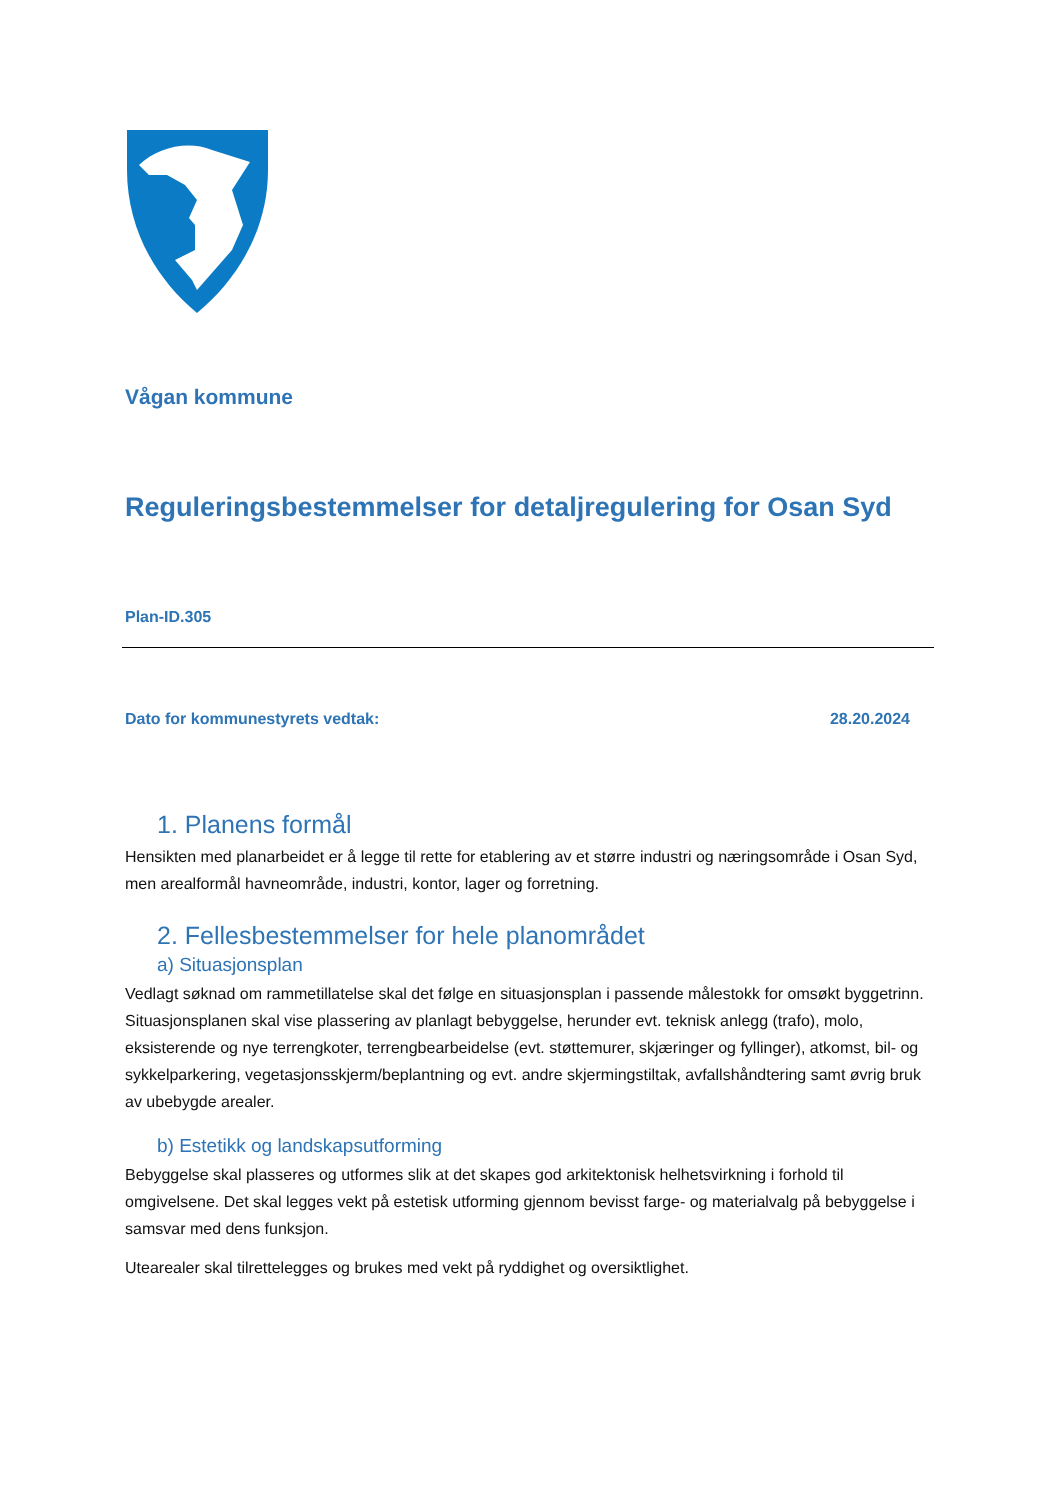Vågan kommune
Reguleringsbestemmelser for detaljregulering for Osan Syd
Plan-ID.305
Dato for kommunestyrets vedtak: 28.20.2024
1. Planens formål
Hensikten med planarbeidet er å legge til rette for etablering av et større industri og næringsområde i Osan Syd, men arealformål havneområde, industri, kontor, lager og forretning.
2. Fellesbestemmelser for hele planområdet
a) Situasjonsplan
Vedlagt søknad om rammetillatelse skal det følge en situasjonsplan i passende målestokk for omsøkt byggetrinn. Situasjonsplanen skal vise plassering av planlagt bebyggelse, herunder evt. teknisk anlegg (trafo), molo, eksisterende og nye terrengkoter, terrengbearbeidelse (evt. støttemurer, skjæringer og fyllinger), atkomst, bil- og sykkelparkering, vegetasjonsskjerm/beplantning og evt. andre skjermingstiltak, avfallshåndtering samt øvrig bruk av ubebygde arealer.
b) Estetikk og landskapsutforming
Bebyggelse skal plasseres og utformes slik at det skapes god arkitektonisk helhetsvirkning i forhold til omgivelsene. Det skal legges vekt på estetisk utforming gjennom bevisst farge- og materialvalg på bebyggelse i samsvar med dens funksjon.
Utearealer skal tilrettelegges og brukes med vekt på ryddighet og oversiktlighet.